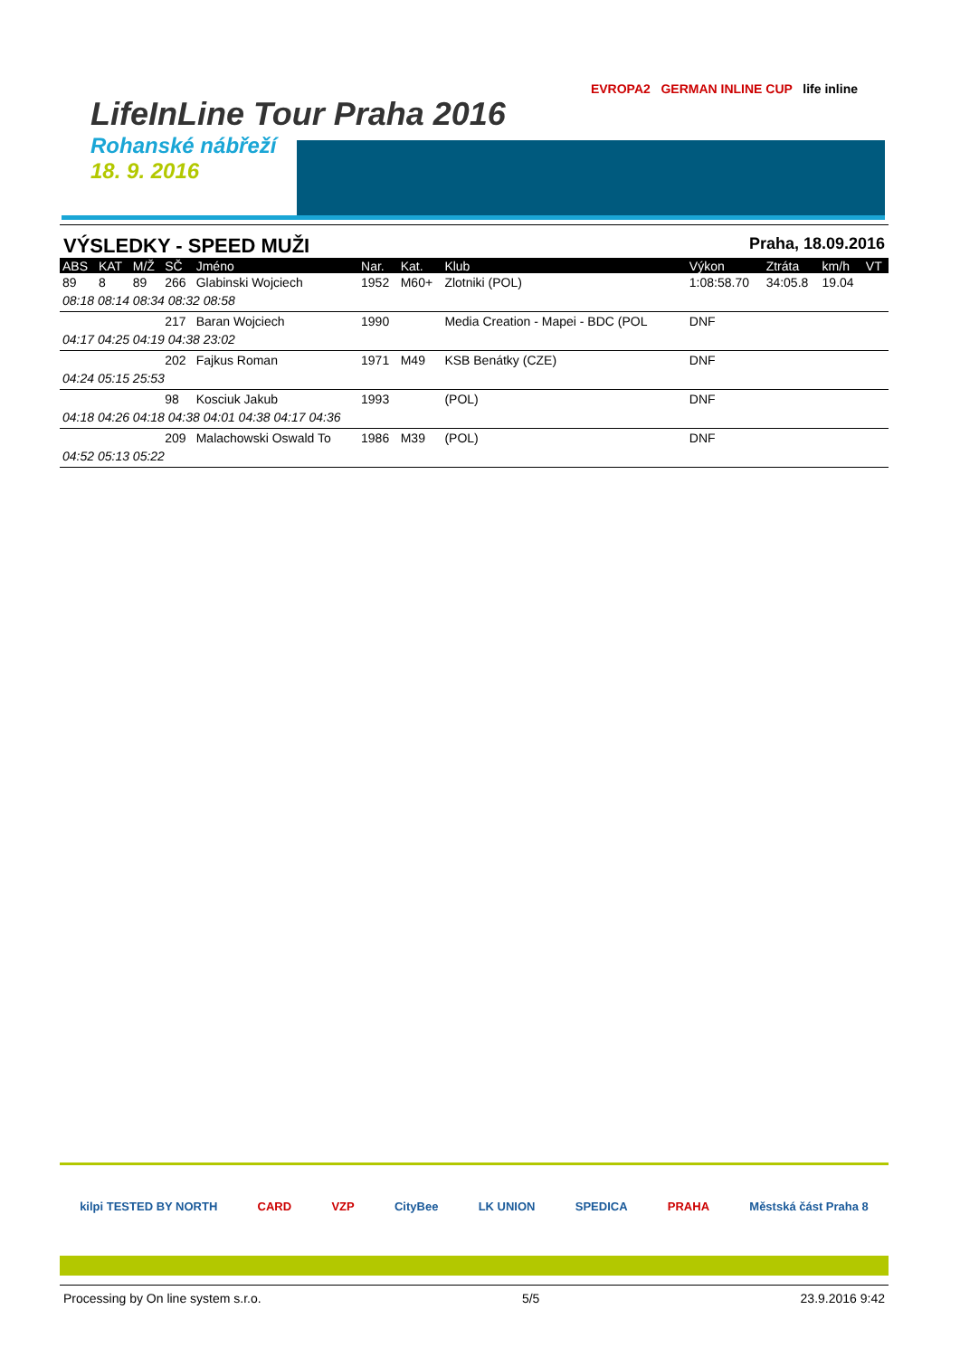LifeInLine Tour Praha 2016
Rohanské nábřeží
18. 9. 2016
EVROPA2 GERMAN INLINE CUP life inline
VÝSLEDKY - SPEED MUŽI Praha, 18.09.2016
| ABS | KAT | M/Ž | SČ | Jméno | Nar. | Kat. | Klub | Výkon | Ztráta | km/h | VT |
| --- | --- | --- | --- | --- | --- | --- | --- | --- | --- | --- | --- |
| 89 | 8 | 89 | 266 | Glabinski Wojciech | 1952 | M60+ | Zlotniki (POL) | 1:08:58.70 | 34:05.8 | 19.04 | |
| 08:18 08:14 08:34 08:32 08:58 | | | | | | | | | | | |
| | | | 217 | Baran Wojciech | 1990 | | Media Creation - Mapei - BDC (POL | DNF | | | |
| 04:17 04:25 04:19 04:38 23:02 | | | | | | | | | | | |
| | | | 202 | Fajkus Roman | 1971 | M49 | KSB Benátky (CZE) | DNF | | | |
| 04:24 05:15 25:53 | | | | | | | | | | | |
| | | | 98 | Kosciuk Jakub | 1993 | | (POL) | DNF | | | |
| 04:18 04:26 04:18 04:38 04:01 04:38 04:17 04:36 | | | | | | | | | | | |
| | | | 209 | Malachowski Oswald To | 1986 | M39 | (POL) | DNF | | | |
| 04:52 05:13 05:22 | | | | | | | | | | | |
kilpi TESTED BY NORTH CARD VZP CityBee LK UNION SPEDICA PRAHA Městská část Praha 8
Processing by On line system s.r.o. 5/5 23.9.2016 9:42